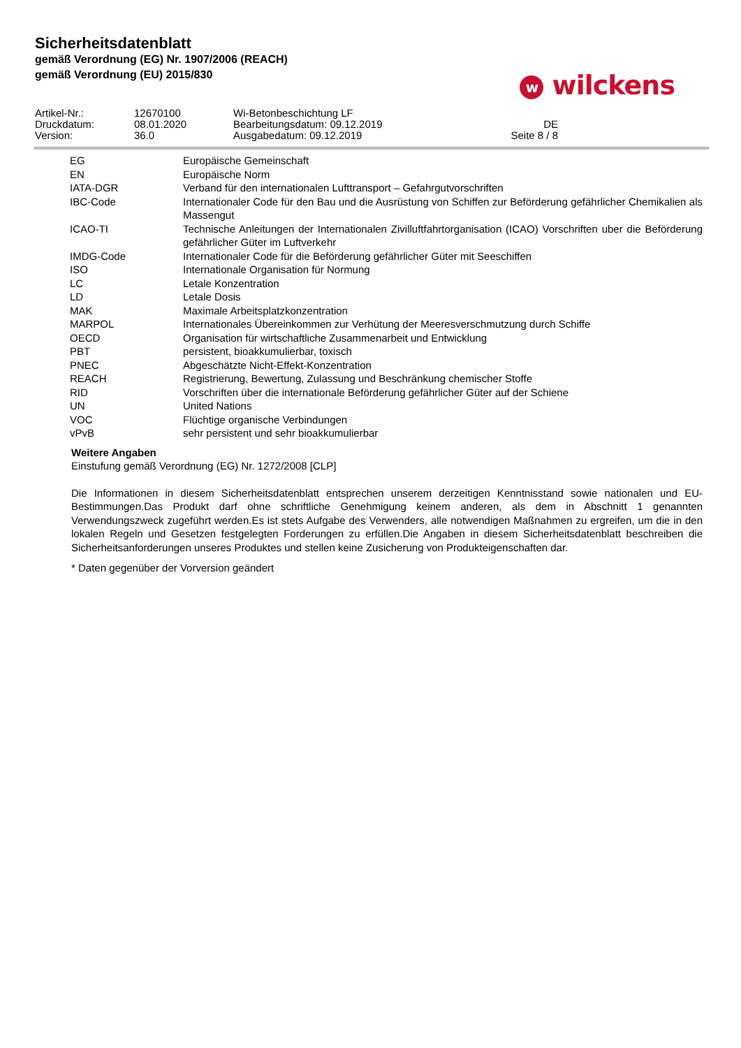Sicherheitsdatenblatt
gemäß Verordnung (EG) Nr. 1907/2006 (REACH)
gemäß Verordnung (EU) 2015/830
w wilckens
| Artikel-Nr.: | 12670100 | Wi-Betonbeschichtung LF | |
| Druckdatum: | 08.01.2020 | Bearbeitungsdatum: 09.12.2019 | DE |
| Version: | 36.0 | Ausgabedatum: 09.12.2019 | Seite 8 / 8 |
| EG | Europäische Gemeinschaft |
| EN | Europäische Norm |
| IATA-DGR | Verband für den internationalen Lufttransport – Gefahrgutvorschriften |
| IBC-Code | Internationaler Code für den Bau und die Ausrüstung von Schiffen zur Beförderung gefährlicher Chemikalien als Massengut |
| ICAO-TI | Technische Anleitungen der Internationalen Zivilluftfahrtorganisation (ICAO) Vorschriften uber die Beförderung gefährlicher Güter im Luftverkehr |
| IMDG-Code | Internationaler Code für die Beförderung gefährlicher Güter mit Seeschiffen |
| ISO | Internationale Organisation für Normung |
| LC | Letale Konzentration |
| LD | Letale Dosis |
| MAK | Maximale Arbeitsplatzkonzentration |
| MARPOL | Internationales Übereinkommen zur Verhütung der Meeresverschmutzung durch Schiffe |
| OECD | Organisation für wirtschaftliche Zusammenarbeit und Entwicklung |
| PBT | persistent, bioakkumulierbar, toxisch |
| PNEC | Abgeschätzte Nicht-Effekt-Konzentration |
| REACH | Registrierung, Bewertung, Zulassung und Beschränkung chemischer Stoffe |
| RID | Vorschriften über die internationale Beförderung gefährlicher Güter auf der Schiene |
| UN | United Nations |
| VOC | Flüchtige organische Verbindungen |
| vPvB | sehr persistent und sehr bioakkumulierbar |
Weitere Angaben
Einstufung gemäß Verordnung (EG) Nr. 1272/2008 [CLP]
Die Informationen in diesem Sicherheitsdatenblatt entsprechen unserem derzeitigen Kenntnisstand sowie nationalen und EU-Bestimmungen.Das Produkt darf ohne schriftliche Genehmigung keinem anderen, als dem in Abschnitt 1 genannten Verwendungszweck zugeführt werden.Es ist stets Aufgabe des Verwenders, alle notwendigen Maßnahmen zu ergreifen, um die in den lokalen Regeln und Gesetzen festgelegten Forderungen zu erfüllen.Die Angaben in diesem Sicherheitsdatenblatt beschreiben die Sicherheitsanforderungen unseres Produktes und stellen keine Zusicherung von Produkteigenschaften dar.
* Daten gegenüber der Vorversion geändert